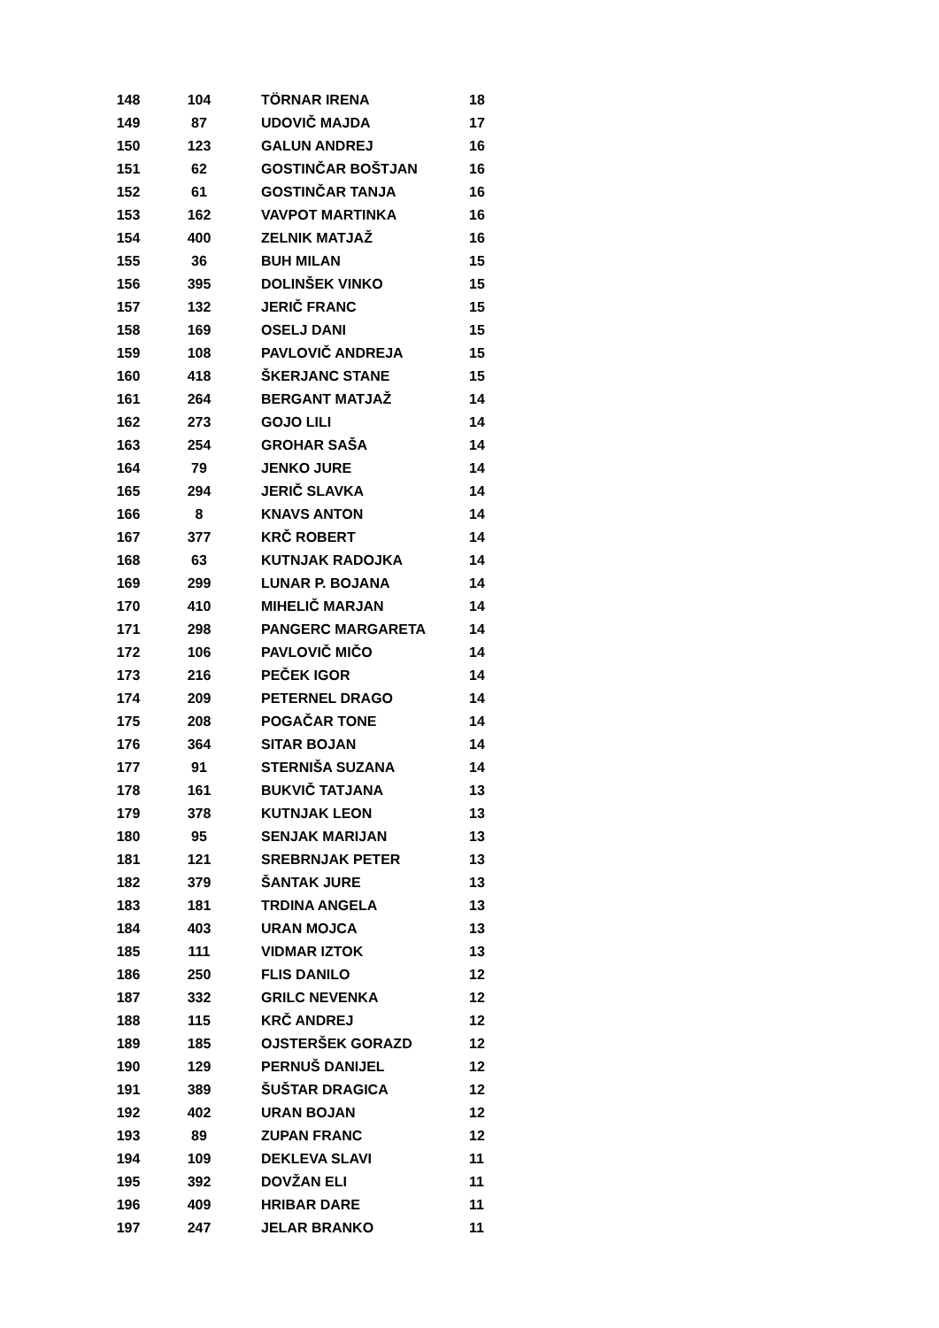| 148 | 104 | TÖRNAR IRENA | 18 |
| 149 | 87 | UDOVIČ MAJDA | 17 |
| 150 | 123 | GALUN ANDREJ | 16 |
| 151 | 62 | GOSTINČAR BOŠTJAN | 16 |
| 152 | 61 | GOSTINČAR TANJA | 16 |
| 153 | 162 | VAVPOT MARTINKA | 16 |
| 154 | 400 | ZELNIK MATJAŽ | 16 |
| 155 | 36 | BUH MILAN | 15 |
| 156 | 395 | DOLINŠEK VINKO | 15 |
| 157 | 132 | JERIČ FRANC | 15 |
| 158 | 169 | OSELJ DANI | 15 |
| 159 | 108 | PAVLOVIČ ANDREJA | 15 |
| 160 | 418 | ŠKERJANC STANE | 15 |
| 161 | 264 | BERGANT MATJAŽ | 14 |
| 162 | 273 | GOJO LILI | 14 |
| 163 | 254 | GROHAR SAŠA | 14 |
| 164 | 79 | JENKO JURE | 14 |
| 165 | 294 | JERIČ SLAVKA | 14 |
| 166 | 8 | KNAVS ANTON | 14 |
| 167 | 377 | KRČ ROBERT | 14 |
| 168 | 63 | KUTNJAK RADOJKA | 14 |
| 169 | 299 | LUNAR P. BOJANA | 14 |
| 170 | 410 | MIHELIČ MARJAN | 14 |
| 171 | 298 | PANGERC MARGARETA | 14 |
| 172 | 106 | PAVLOVIČ MIČO | 14 |
| 173 | 216 | PEČEK IGOR | 14 |
| 174 | 209 | PETERNEL DRAGO | 14 |
| 175 | 208 | POGAČAR TONE | 14 |
| 176 | 364 | SITAR BOJAN | 14 |
| 177 | 91 | STERNIŠA SUZANA | 14 |
| 178 | 161 | BUKVIČ TATJANA | 13 |
| 179 | 378 | KUTNJAK LEON | 13 |
| 180 | 95 | SENJAK MARIJAN | 13 |
| 181 | 121 | SREBRNJAK PETER | 13 |
| 182 | 379 | ŠANTAK JURE | 13 |
| 183 | 181 | TRDINA ANGELA | 13 |
| 184 | 403 | URAN MOJCA | 13 |
| 185 | 111 | VIDMAR IZTOK | 13 |
| 186 | 250 | FLIS DANILO | 12 |
| 187 | 332 | GRILC NEVENKA | 12 |
| 188 | 115 | KRČ ANDREJ | 12 |
| 189 | 185 | OJSTERŠEK GORAZD | 12 |
| 190 | 129 | PERNUŠ DANIJEL | 12 |
| 191 | 389 | ŠUŠTAR DRAGICA | 12 |
| 192 | 402 | URAN BOJAN | 12 |
| 193 | 89 | ZUPAN FRANC | 12 |
| 194 | 109 | DEKLEVA SLAVI | 11 |
| 195 | 392 | DOVŽAN ELI | 11 |
| 196 | 409 | HRIBAR DARE | 11 |
| 197 | 247 | JELAR BRANKO | 11 |